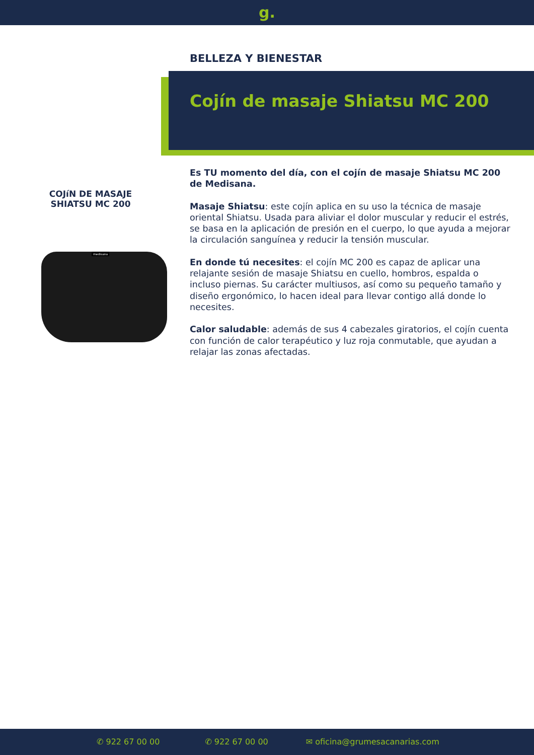g.
BELLEZA Y BIENESTAR
Cojín de masaje Shiatsu MC 200
COJíN DE MASAJE SHIATSU MC 200
medisana
Es TU momento del día, con el cojín de masaje Shiatsu MC 200 de Medisana.
Masaje Shiatsu: este cojín aplica en su uso la técnica de masaje oriental Shiatsu. Usada para aliviar el dolor muscular y reducir el estrés, se basa en la aplicación de presión en el cuerpo, lo que ayuda a mejorar la circulación sanguínea y reducir la tensión muscular.
En donde tú necesites: el cojín MC 200 es capaz de aplicar una relajante sesión de masaje Shiatsu en cuello, hombros, espalda o incluso piernas. Su carácter multiusos, así como su pequeño tamaño y diseño ergonómico, lo hacen ideal para llevar contigo allá donde lo necesites.
Calor saludable: además de sus 4 cabezales giratorios, el cojín cuenta con función de calor terapéutico y luz roja conmutable, que ayudan a relajar las zonas afectadas.
✆ 922 67 00 00 ✆ 922 67 00 00 ✉ oficina@grumesacanarias.com